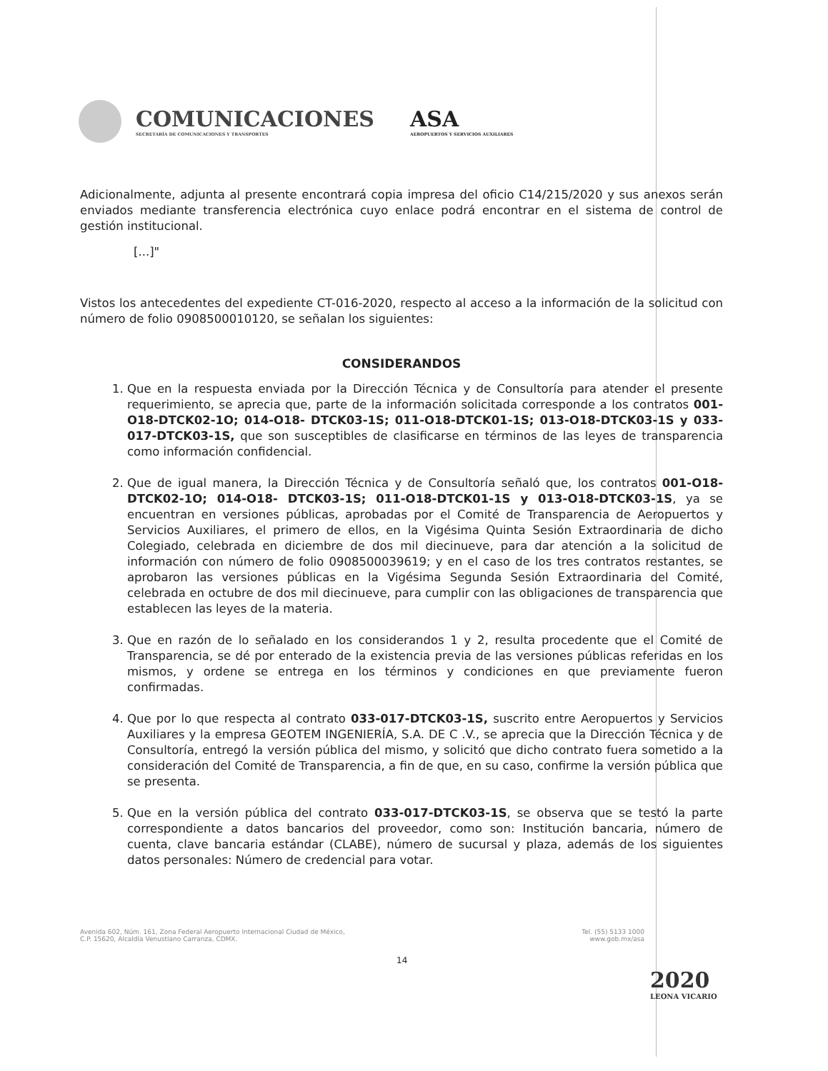COMUNICACIONES
SECRETARÍA DE COMUNICACIONES Y TRANSPORTES
ASA
AEROPUERTOS Y SERVICIOS AUXILIARES
Adicionalmente, adjunta al presente encontrará copia impresa del oficio C14/215/2020 y sus anexos serán enviados mediante transferencia electrónica cuyo enlace podrá encontrar en el sistema de control de gestión institucional.
[...]"
Vistos los antecedentes del expediente CT-016-2020, respecto al acceso a la información de la solicitud con número de folio 0908500010120, se señalan los siguientes:
CONSIDERANDOS
1. Que en la respuesta enviada por la Dirección Técnica y de Consultoría para atender el presente requerimiento, se aprecia que, parte de la información solicitada corresponde a los contratos 001-O18-DTCK02-1O; 014-O18- DTCK03-1S; 011-O18-DTCK01-1S; 013-O18-DTCK03-1S y 033-017-DTCK03-1S, que son susceptibles de clasificarse en términos de las leyes de transparencia como información confidencial.
2. Que de igual manera, la Dirección Técnica y de Consultoría señaló que, los contratos 001-O18-DTCK02-1O; 014-O18- DTCK03-1S; 011-O18-DTCK01-1S y 013-O18-DTCK03-1S, ya se encuentran en versiones públicas, aprobadas por el Comité de Transparencia de Aeropuertos y Servicios Auxiliares, el primero de ellos, en la Vigésima Quinta Sesión Extraordinaria de dicho Colegiado, celebrada en diciembre de dos mil diecinueve, para dar atención a la solicitud de información con número de folio 0908500039619; y en el caso de los tres contratos restantes, se aprobaron las versiones públicas en la Vigésima Segunda Sesión Extraordinaria del Comité, celebrada en octubre de dos mil diecinueve, para cumplir con las obligaciones de transparencia que establecen las leyes de la materia.
3. Que en razón de lo señalado en los considerandos 1 y 2, resulta procedente que el Comité de Transparencia, se dé por enterado de la existencia previa de las versiones públicas referidas en los mismos, y ordene se entrega en los términos y condiciones en que previamente fueron confirmadas.
4. Que por lo que respecta al contrato 033-017-DTCK03-1S, suscrito entre Aeropuertos y Servicios Auxiliares y la empresa GEOTEM INGENIERÍA, S.A. DE C .V., se aprecia que la Dirección Técnica y de Consultoría, entregó la versión pública del mismo, y solicitó que dicho contrato fuera sometido a la consideración del Comité de Transparencia, a fin de que, en su caso, confirme la versión pública que se presenta.
5. Que en la versión pública del contrato 033-017-DTCK03-1S, se observa que se testó la parte correspondiente a datos bancarios del proveedor, como son: Institución bancaria, número de cuenta, clave bancaria estándar (CLABE), número de sucursal y plaza, además de los siguientes datos personales: Número de credencial para votar.
Avenida 602, Núm. 161, Zona Federal Aeropuerto Internacional Ciudad de México,
C.P. 15620, Alcaldía Venustiano Carranza, CDMX.
Tel. (55) 5133 1000
www.gob.mx/asa
14
2020
LEONA VICARIO